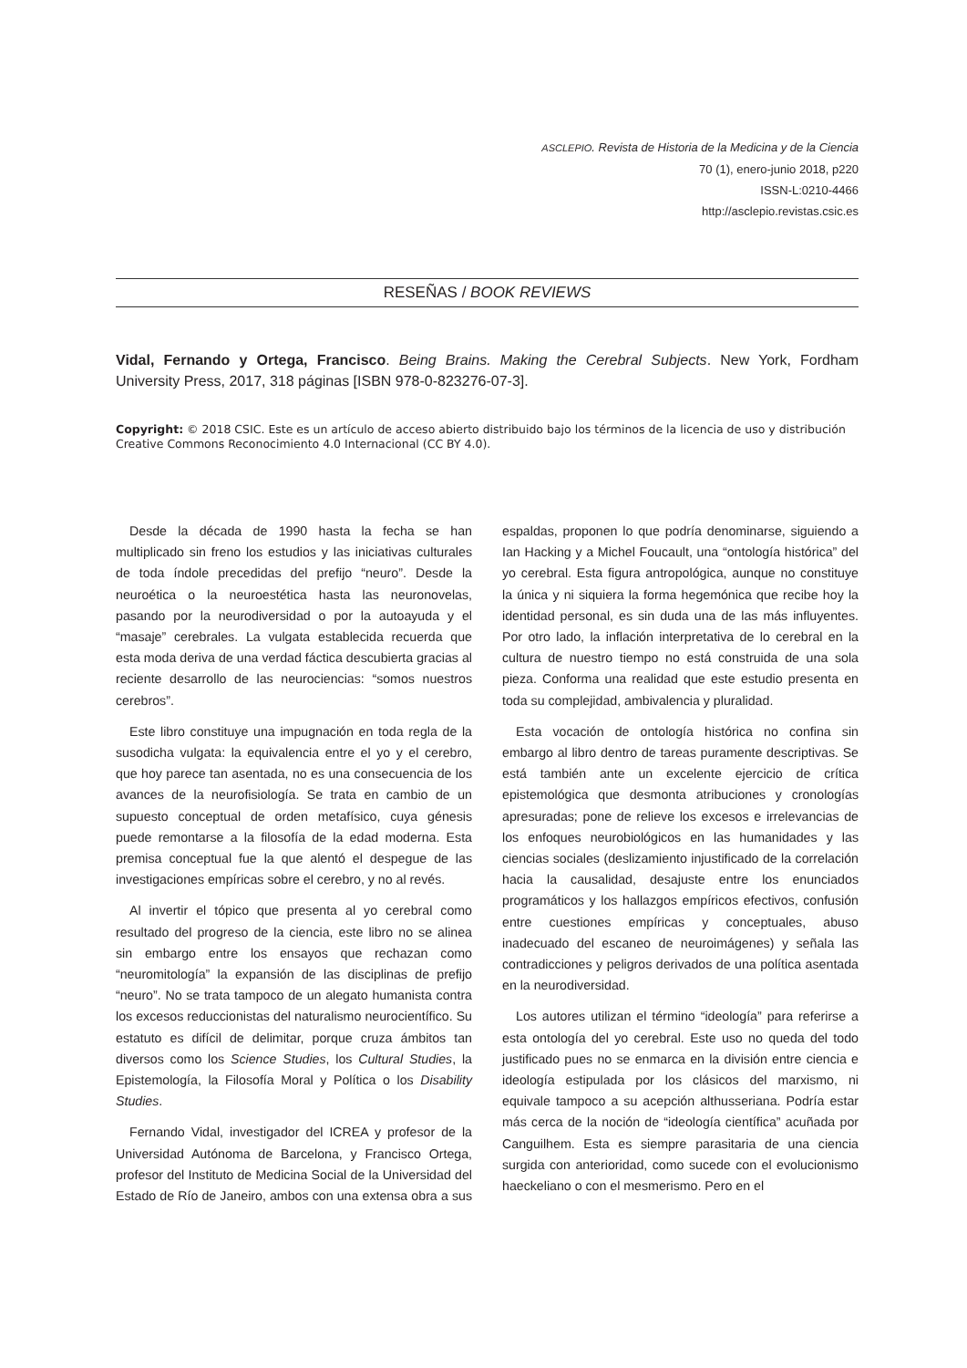ASCLEPIO. Revista de Historia de la Medicina y de la Ciencia
70 (1), enero-junio 2018, p220
ISSN-L:0210-4466
http://asclepio.revistas.csic.es
RESEÑAS / BOOK REVIEWS
Vidal, Fernando y Ortega, Francisco. Being Brains. Making the Cerebral Subjects. New York, Fordham University Press, 2017, 318 páginas [ISBN 978-0-823276-07-3].
Copyright: © 2018 CSIC. Este es un artículo de acceso abierto distribuido bajo los términos de la licencia de uso y distribución Creative Commons Reconocimiento 4.0 Internacional (CC BY 4.0).
Desde la década de 1990 hasta la fecha se han multiplicado sin freno los estudios y las iniciativas culturales de toda índole precedidas del prefijo “neuro”. Desde la neuroética o la neuroestética hasta las neuronovelas, pasando por la neurodiversidad o por la autoayuda y el “masaje” cerebrales. La vulgata establecida recuerda que esta moda deriva de una verdad fáctica descubierta gracias al reciente desarrollo de las neurociencias: “somos nuestros cerebros”.
Este libro constituye una impugnación en toda regla de la susodicha vulgata: la equivalencia entre el yo y el cerebro, que hoy parece tan asentada, no es una consecuencia de los avances de la neurofisiología. Se trata en cambio de un supuesto conceptual de orden metafísico, cuya génesis puede remontarse a la filosofía de la edad moderna. Esta premisa conceptual fue la que alentó el despegue de las investigaciones empíricas sobre el cerebro, y no al revés.
Al invertir el tópico que presenta al yo cerebral como resultado del progreso de la ciencia, este libro no se alinea sin embargo entre los ensayos que rechazan como “neuromitología” la expansión de las disciplinas de prefijo “neuro”. No se trata tampoco de un alegato humanista contra los excesos reduccionistas del naturalismo neurocientífico. Su estatuto es difícil de delimitar, porque cruza ámbitos tan diversos como los Science Studies, los Cultural Studies, la Epistemología, la Filosofía Moral y Política o los Disability Studies.
Fernando Vidal, investigador del ICREA y profesor de la Universidad Autónoma de Barcelona, y Francisco Ortega, profesor del Instituto de Medicina Social de la Universidad del Estado de Río de Janeiro, ambos con una extensa obra a sus espaldas, proponen lo que podría denominarse, siguiendo a Ian Hacking y a Michel Foucault, una “ontología histórica” del yo cerebral. Esta figura antropológica, aunque no constituye la única y ni siquiera la forma hegemónica que recibe hoy la identidad personal, es sin duda una de las más influyentes. Por otro lado, la inflación interpretativa de lo cerebral en la cultura de nuestro tiempo no está construida de una sola pieza. Conforma una realidad que este estudio presenta en toda su complejidad, ambivalencia y pluralidad.
Esta vocación de ontología histórica no confina sin embargo al libro dentro de tareas puramente descriptivas. Se está también ante un excelente ejercicio de crítica epistemológica que desmonta atribuciones y cronologías apresuradas; pone de relieve los excesos e irrelevancias de los enfoques neurobiológicos en las humanidades y las ciencias sociales (deslizamiento injustificado de la correlación hacia la causalidad, desajuste entre los enunciados programáticos y los hallazgos empíricos efectivos, confusión entre cuestiones empíricas y conceptuales, abuso inadecuado del escaneo de neuroimágenes) y señala las contradicciones y peligros derivados de una política asentada en la neurodiversidad.
Los autores utilizan el término “ideología” para referirse a esta ontología del yo cerebral. Este uso no queda del todo justificado pues no se enmarca en la división entre ciencia e ideología estipulada por los clásicos del marxismo, ni equivale tampoco a su acepción althusseriana. Podría estar más cerca de la noción de “ideología científica” acuñada por Canguilhem. Esta es siempre parasitaria de una ciencia surgida con anterioridad, como sucede con el evolucionismo haeckeliano o con el mesmerismo. Pero en el